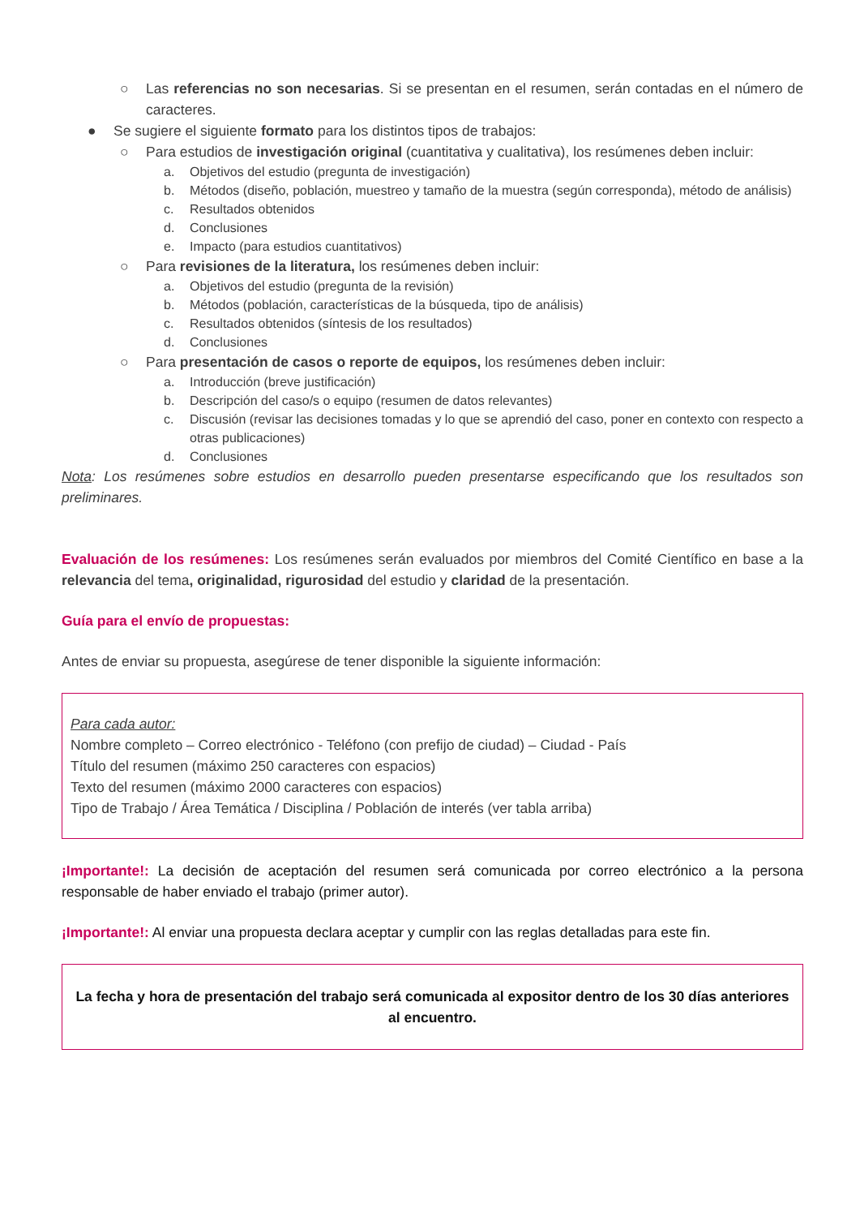○ Las referencias no son necesarias. Si se presentan en el resumen, serán contadas en el número de caracteres.
● Se sugiere el siguiente formato para los distintos tipos de trabajos:
○ Para estudios de investigación original (cuantitativa y cualitativa), los resúmenes deben incluir:
a. Objetivos del estudio (pregunta de investigación)
b. Métodos (diseño, población, muestreo y tamaño de la muestra (según corresponda), método de análisis)
c. Resultados obtenidos
d. Conclusiones
e. Impacto (para estudios cuantitativos)
○ Para revisiones de la literatura, los resúmenes deben incluir:
a. Objetivos del estudio (pregunta de la revisión)
b. Métodos (población, características de la búsqueda, tipo de análisis)
c. Resultados obtenidos (síntesis de los resultados)
d. Conclusiones
○ Para presentación de casos o reporte de equipos, los resúmenes deben incluir:
a. Introducción (breve justificación)
b. Descripción del caso/s o equipo (resumen de datos relevantes)
c. Discusión (revisar las decisiones tomadas y lo que se aprendió del caso, poner en contexto con respecto a otras publicaciones)
d. Conclusiones
Nota: Los resúmenes sobre estudios en desarrollo pueden presentarse especificando que los resultados son preliminares.
Evaluación de los resúmenes: Los resúmenes serán evaluados por miembros del Comité Científico en base a la relevancia del tema, originalidad, rigurosidad del estudio y claridad de la presentación.
Guía para el envío de propuestas:
Antes de enviar su propuesta, asegúrese de tener disponible la siguiente información:
Para cada autor:
Nombre completo – Correo electrónico - Teléfono (con prefijo de ciudad) – Ciudad - País
Título del resumen (máximo 250 caracteres con espacios)
Texto del resumen (máximo 2000 caracteres con espacios)
Tipo de Trabajo / Área Temática / Disciplina / Población de interés (ver tabla arriba)
¡Importante!: La decisión de aceptación del resumen será comunicada por correo electrónico a la persona responsable de haber enviado el trabajo (primer autor).
¡Importante!: Al enviar una propuesta declara aceptar y cumplir con las reglas detalladas para este fin.
La fecha y hora de presentación del trabajo será comunicada al expositor dentro de los 30 días anteriores al encuentro.